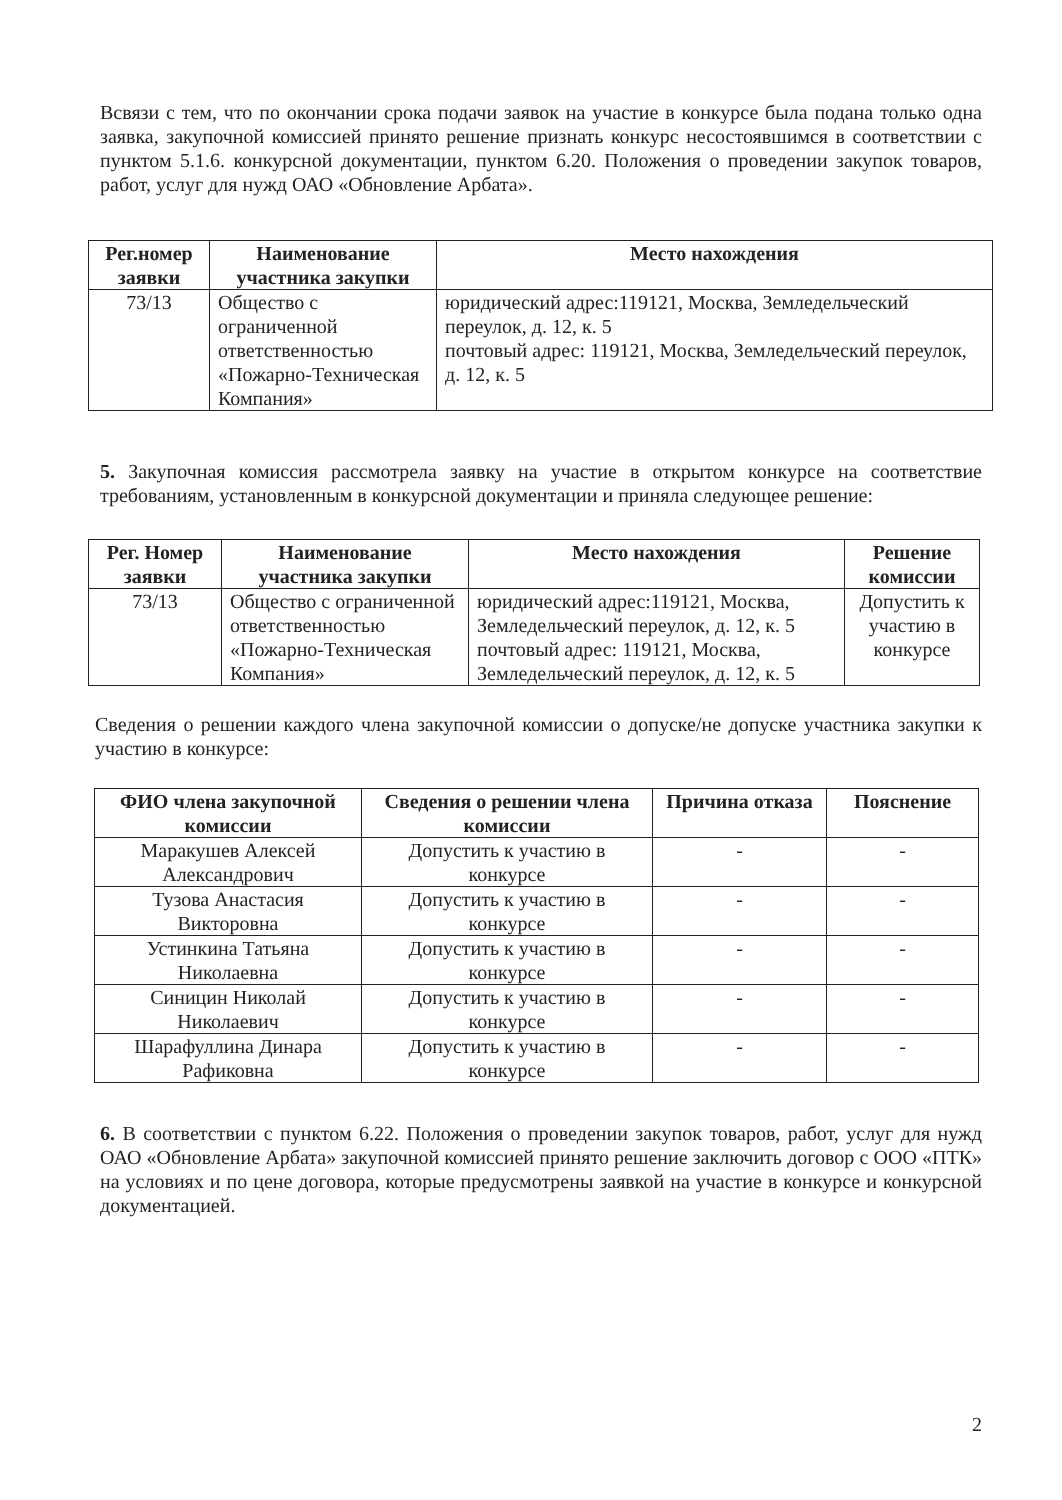Всвязи с тем, что по окончании срока подачи заявок на участие в конкурсе была подана только одна заявка, закупочной комиссией принято решение признать конкурс несостоявшимся в соответствии с пунктом 5.1.6. конкурсной документации, пунктом 6.20. Положения о проведении закупок товаров, работ, услуг для нужд ОАО «Обновление Арбата».
| Рег.номер заявки | Наименование участника закупки | Место нахождения |
| --- | --- | --- |
| 73/13 | Общество с ограниченной ответственностью «Пожарно-Техническая Компания» | юридический адрес:119121, Москва, Земледельческий переулок, д. 12, к. 5 почтовый адрес: 119121, Москва, Земледельческий переулок, д. 12, к. 5 |
5. Закупочная комиссия рассмотрела заявку на участие в открытом конкурсе на соответствие требованиям, установленным в конкурсной документации и приняла следующее решение:
| Рег. Номер заявки | Наименование участника закупки | Место нахождения | Решение комиссии |
| --- | --- | --- | --- |
| 73/13 | Общество с ограниченной ответственностью «Пожарно-Техническая Компания» | юридический адрес:119121, Москва, Земледельческий переулок, д. 12, к. 5 почтовый адрес: 119121, Москва, Земледельческий переулок, д. 12, к. 5 | Допустить к участию в конкурсе |
Сведения о решении каждого члена закупочной комиссии о допуске/не допуске участника закупки к участию в конкурсе:
| ФИО члена закупочной комиссии | Сведения о решении члена комиссии | Причина отказа | Пояснение |
| --- | --- | --- | --- |
| Маракушев Алексей Александрович | Допустить к участию в конкурсе | - | - |
| Тузова Анастасия Викторовна | Допустить к участию в конкурсе | - | - |
| Устинкина Татьяна Николаевна | Допустить к участию в конкурсе | - | - |
| Синицин Николай Николаевич | Допустить к участию в конкурсе | - | - |
| Шарафуллина Динара Рафиковна | Допустить к участию в конкурсе | - | - |
6. В соответствии с пунктом 6.22. Положения о проведении закупок товаров, работ, услуг для нужд ОАО «Обновление Арбата» закупочной комиссией принято решение заключить договор с ООО «ПТК» на условиях и по цене договора, которые предусмотрены заявкой на участие в конкурсе и конкурсной документацией.
2